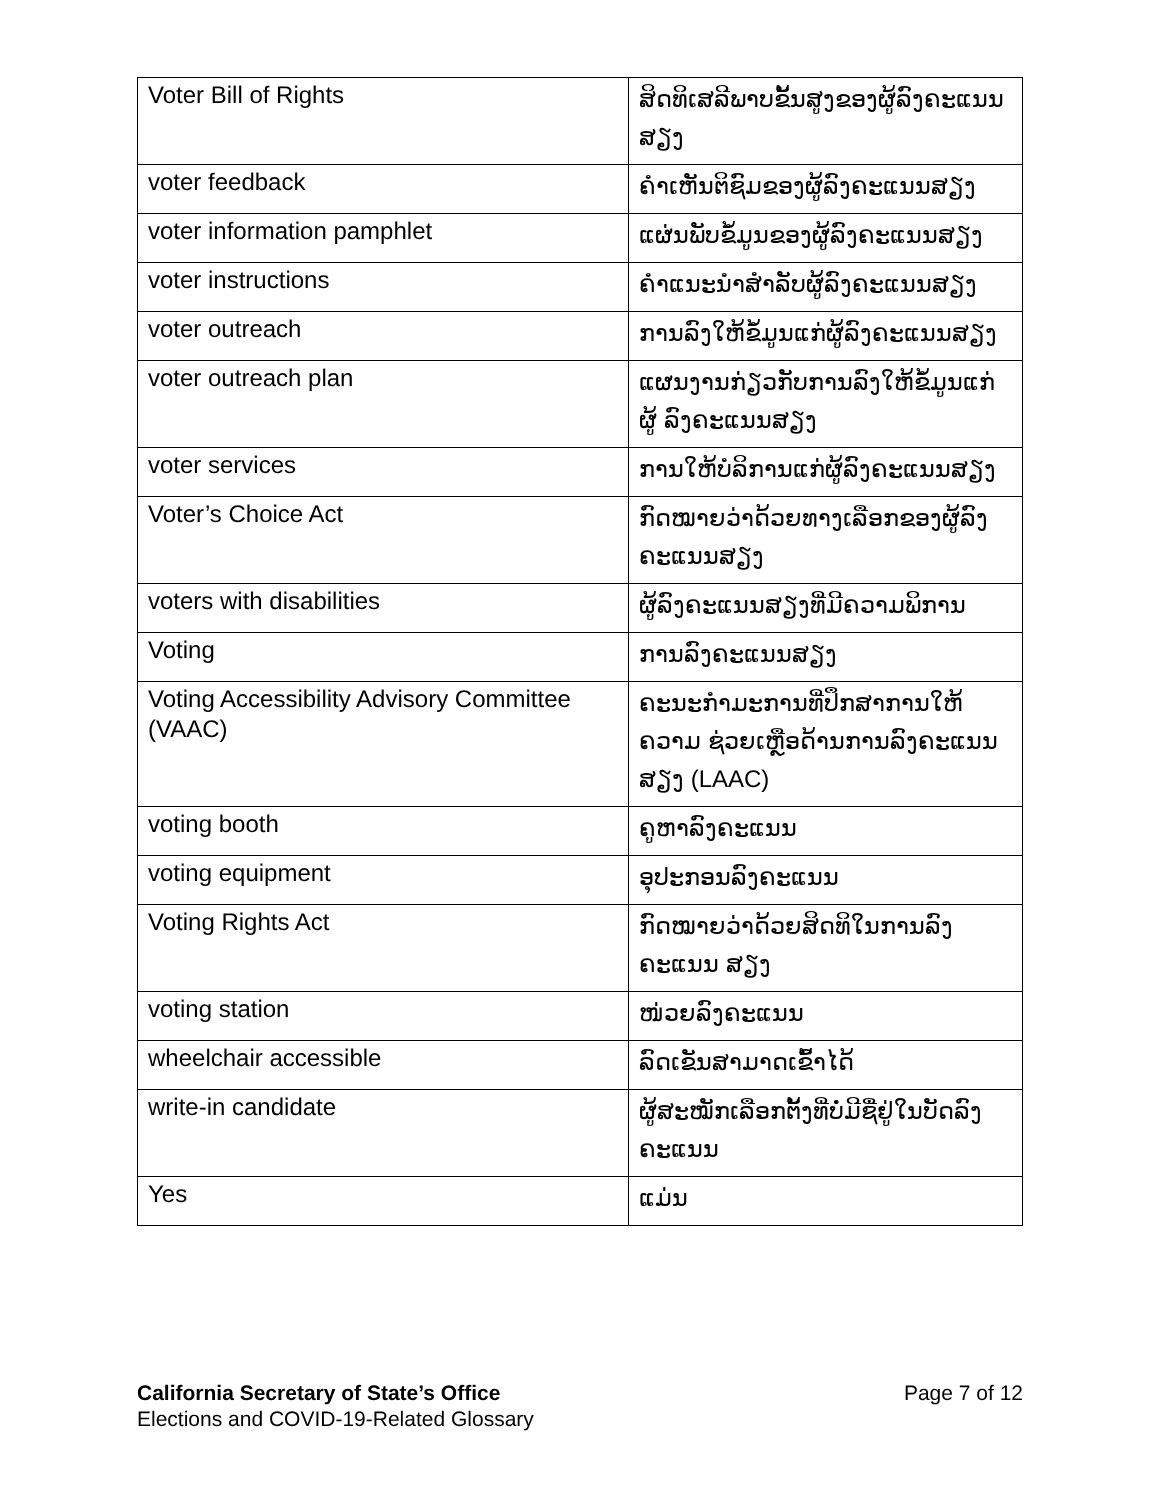| Voter Bill of Rights | ສິດທິເສລີພາບຂັ້ນສູງຂອງຜູ້ລົງຄະແນນ ສຽງ |
| voter feedback | ຄຳເຫັນຕິຊົມຂອງຜູ້ລົງຄະແນນສຽງ |
| voter information pamphlet | ແຜ່ນພັບຂໍ້ມູນຂອງຜູ້ລົງຄະແນນສຽງ |
| voter instructions | ຄຳແນະນຳສຳລັບຜູ້ລົງຄະແນນສຽງ |
| voter outreach | ການລົງໃຫ້ຂໍ້ມູນແກ່ຜູ້ລົງຄະແນນສຽງ |
| voter outreach plan | ແຜນງານກ່ຽວກັບການລົງໃຫ້ຂໍ້ມູນແກ່ຜູ້ ລົງຄະແນນສຽງ |
| voter services | ການໃຫ້ບໍລິການແກ່ຜູ້ລົງຄະແນນສຽງ |
| Voter’s Choice Act | ກົດໝາຍວ່າດ້ວຍທາງເລືອກຂອງຜູ້ລົງ ຄະແນນສຽງ |
| voters with disabilities | ຜູ້ລົງຄະແນນສຽງທີ່ມີຄວາມພິການ |
| Voting | ການລົງຄະແນນສຽງ |
| Voting Accessibility Advisory Committee (VAAC) | ຄະນະກຳມະການທີ່ປຶກສາການໃຫ້ຄວາມ ຊ່ວຍເຫຼືອດ້ານການລົງຄະແນນສຽງ (LAAC) |
| voting booth | ຄູຫາລົງຄະແນນ |
| voting equipment | ອຸປະກອນລົງຄະແນນ |
| Voting Rights Act | ກົດໝາຍວ່າດ້ວຍສິດທິໃນການລົງຄະແນນ ສຽງ |
| voting station | ໜ່ວຍລົງຄະແນນ |
| wheelchair accessible | ລົດເຂັນສາມາດເຂົ້າໄດ້ |
| write-in candidate | ຜູ້ສະໝັກເລືອກຕັ້ງທີ່ບໍ່ມີຊື່ຢູ່ໃນບັດລົງ ຄະແນນ |
| Yes | ແມ່ນ |
Page 7 of 12 California Secretary of State’s Office
Elections and COVID-19-Related Glossary